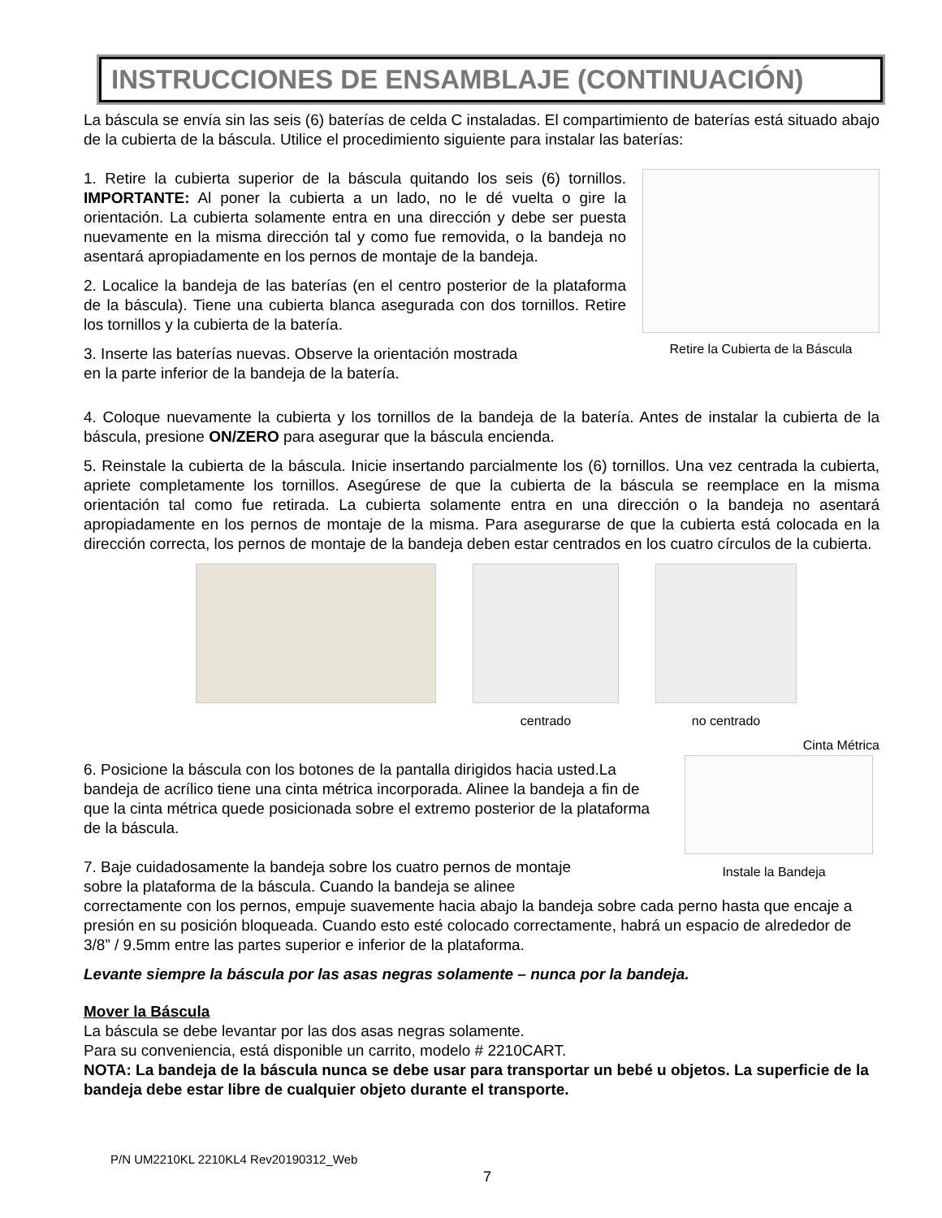INSTRUCCIONES DE ENSAMBLAJE (CONTINUACIÓN)
La báscula se envía sin las seis (6) baterías de celda C instaladas. El compartimiento de baterías está situado abajo de la cubierta de la báscula. Utilice el procedimiento siguiente para instalar las baterías:
1. Retire la cubierta superior de la báscula quitando los seis (6) tornillos. IMPORTANTE: Al poner la cubierta a un lado, no le dé vuelta o gire la orientación. La cubierta solamente entra en una dirección y debe ser puesta nuevamente en la misma dirección tal y como fue removida, o la bandeja no asentará apropiadamente en los pernos de montaje de la bandeja.
2. Localice la bandeja de las baterías (en el centro posterior de la plataforma de la báscula). Tiene una cubierta blanca asegurada con dos tornillos. Retire los tornillos y la cubierta de la batería.
3. Inserte las baterías nuevas. Observe la orientación mostrada
en la parte inferior de la bandeja de la batería.
Retire la Cubierta de la Báscula
4. Coloque nuevamente la cubierta y los tornillos de la bandeja de la batería. Antes de instalar la cubierta de la báscula, presione ON/ZERO para asegurar que la báscula encienda.
5. Reinstale la cubierta de la báscula. Inicie insertando parcialmente los (6) tornillos. Una vez centrada la cubierta, apriete completamente los tornillos. Asegúrese de que la cubierta de la báscula se reemplace en la misma orientación tal como fue retirada. La cubierta solamente entra en una dirección o la bandeja no asentará apropiadamente en los pernos de montaje de la misma. Para asegurarse de que la cubierta está colocada en la dirección correcta, los pernos de montaje de la bandeja deben estar centrados en los cuatro círculos de la cubierta.
centrado no centrado
6. Posicione la báscula con los botones de la pantalla dirigidos hacia usted.La bandeja de acrílico tiene una cinta métrica incorporada. Alinee la bandeja a fin de que la cinta métrica quede posicionada sobre el extremo posterior de la plataforma de la báscula.
Cinta Métrica
Instale la Bandeja
7. Baje cuidadosamente la bandeja sobre los cuatro pernos de montaje
sobre la plataforma de la báscula. Cuando la bandeja se alinee
correctamente con los pernos, empuje suavemente hacia abajo la bandeja sobre cada perno hasta que encaje a presión en su posición bloqueada. Cuando esto esté colocado correctamente, habrá un espacio de alrededor de 3/8” / 9.5mm entre las partes superior e inferior de la plataforma.
Levante siempre la báscula por las asas negras solamente – nunca por la bandeja.
Mover la Báscula
La báscula se debe levantar por las dos asas negras solamente.
Para su conveniencia, está disponible un carrito, modelo # 2210CART.
NOTA: La bandeja de la báscula nunca se debe usar para transportar un bebé u objetos. La superficie de la bandeja debe estar libre de cualquier objeto durante el transporte.
P/N UM2210KL 2210KL4 Rev20190312_Web
7